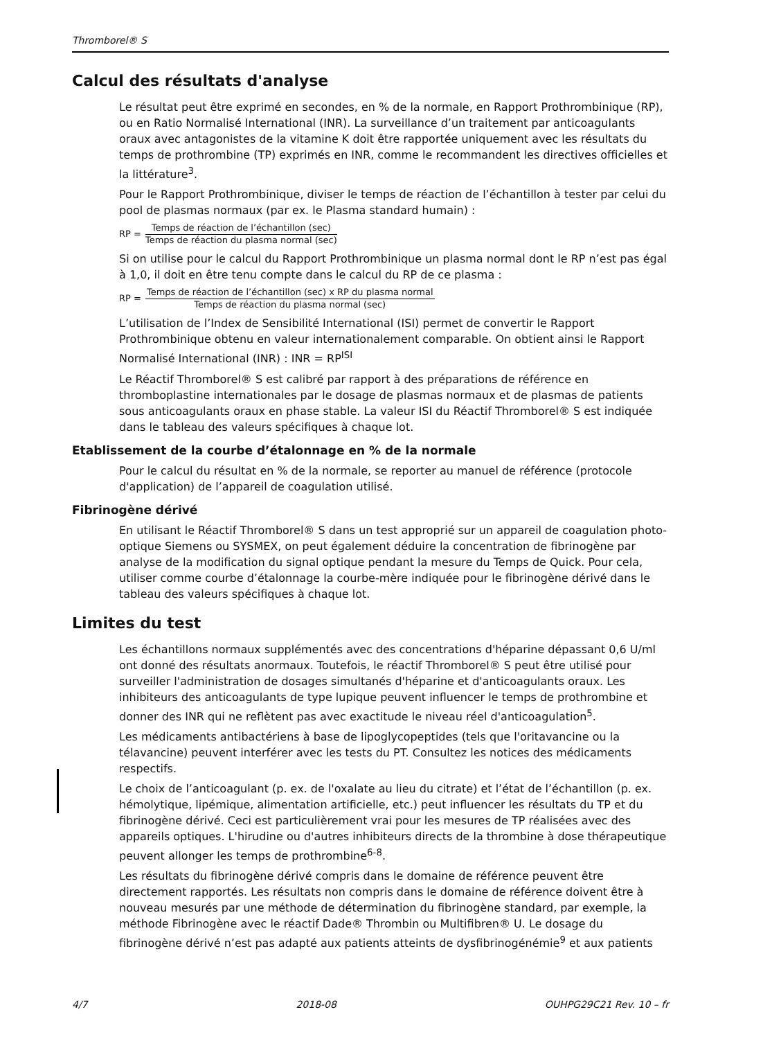Thromborel® S
Calcul des résultats d'analyse
Le résultat peut être exprimé en secondes, en % de la normale, en Rapport Prothrombinique (RP), ou en Ratio Normalisé International (INR). La surveillance d’un traitement par anticoagulants oraux avec antagonistes de la vitamine K doit être rapportée uniquement avec les résultats du temps de prothrombine (TP) exprimés en INR, comme le recommandent les directives officielles et la littérature<sup>3</sup>.
Pour le Rapport Prothrombinique, diviser le temps de réaction de l’échantillon à tester par celui du pool de plasmas normaux (par ex. le Plasma standard humain) :
RP = Temps de réaction de l’échantillon (sec) Temps de réaction du plasma normal (sec)
Si on utilise pour le calcul du Rapport Prothrombinique un plasma normal dont le RP n’est pas égal à 1,0, il doit en être tenu compte dans le calcul du RP de ce plasma :
RP = Temps de réaction de l’échantillon (sec) x RP du plasma normal Temps de réaction du plasma normal (sec)
L’utilisation de l’Index de Sensibilité International (ISI) permet de convertir le Rapport Prothrombinique obtenu en valeur internationalement comparable. On obtient ainsi le Rapport Normalisé International (INR) : INR = RP<sup>ISI</sup>
Le Réactif Thromborel® S est calibré par rapport à des préparations de référence en thromboplastine internationales par le dosage de plasmas normaux et de plasmas de patients sous anticoagulants oraux en phase stable. La valeur ISI du Réactif Thromborel® S est indiquée dans le tableau des valeurs spécifiques à chaque lot.
Etablissement de la courbe d’étalonnage en % de la normale
Pour le calcul du résultat en % de la normale, se reporter au manuel de référence (protocole d'application) de l’appareil de coagulation utilisé.
Fibrinogène dérivé
En utilisant le Réactif Thromborel® S dans un test approprié sur un appareil de coagulation photo-optique Siemens ou SYSMEX, on peut également déduire la concentration de fibrinogène par analyse de la modification du signal optique pendant la mesure du Temps de Quick. Pour cela, utiliser comme courbe d’étalonnage la courbe-mère indiquée pour le fibrinogène dérivé dans le tableau des valeurs spécifiques à chaque lot.
Limites du test
Les échantillons normaux supplémentés avec des concentrations d'héparine dépassant 0,6 U/ml ont donné des résultats anormaux. Toutefois, le réactif Thromborel® S peut être utilisé pour surveiller l'administration de dosages simultanés d'héparine et d'anticoagulants oraux. Les inhibiteurs des anticoagulants de type lupique peuvent influencer le temps de prothrombine et donner des INR qui ne reflètent pas avec exactitude le niveau réel d'anticoagulation<sup>5</sup>.
Les médicaments antibactériens à base de lipoglycopeptides (tels que l'oritavancine ou la télavancine) peuvent interférer avec les tests du PT. Consultez les notices des médicaments respectifs.
Le choix de l’anticoagulant (p. ex. de l'oxalate au lieu du citrate) et l’état de l’échantillon (p. ex. hémolytique, lipémique, alimentation artificielle, etc.) peut influencer les résultats du TP et du fibrinogène dérivé. Ceci est particulièrement vrai pour les mesures de TP réalisées avec des appareils optiques. L'hirudine ou d'autres inhibiteurs directs de la thrombine à dose thérapeutique peuvent allonger les temps de prothrombine<sup>6-8</sup>.
Les résultats du fibrinogène dérivé compris dans le domaine de référence peuvent être directement rapportés. Les résultats non compris dans le domaine de référence doivent être à nouveau mesurés par une méthode de détermination du fibrinogène standard, par exemple, la méthode Fibrinogène avec le réactif Dade® Thrombin ou Multifibren® U. Le dosage du fibrinogène dérivé n’est pas adapté aux patients atteints de dysfibrinogénémie<sup>9</sup> et aux patients
4/7 2018-08 OUHPG29C21 Rev. 10 – fr